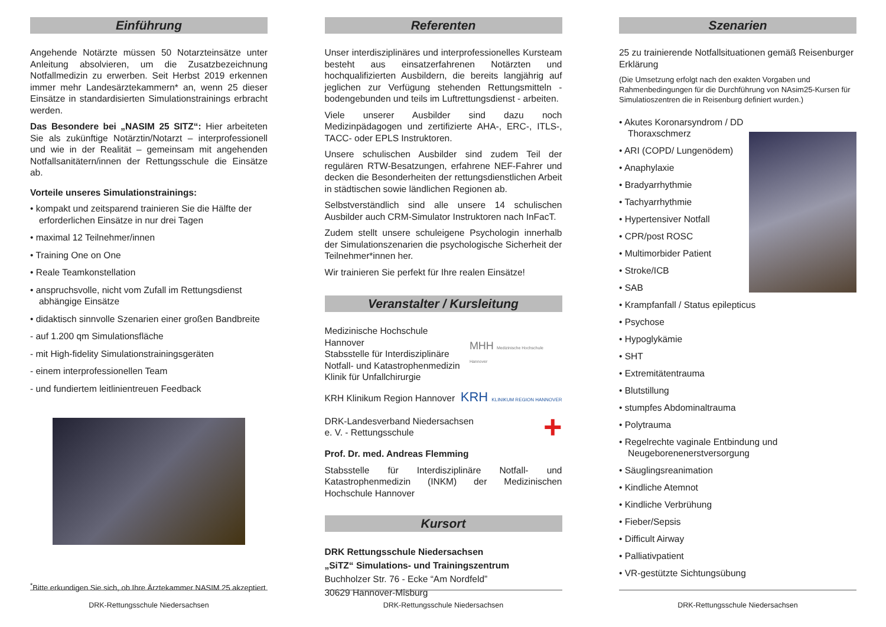Einführung
Angehende Notärzte müssen 50 Notarzteinsätze unter Anleitung absolvieren, um die Zusatzbezeichnung Notfallmedizin zu erwerben. Seit Herbst 2019 erkennen immer mehr Landesärztekammern* an, wenn 25 dieser Einsätze in standardisierten Simulationstrainings erbracht werden.
Das Besondere bei „NASIM 25 SITZ“: Hier arbeiteten Sie als zukünftige Notärztin/Notarzt – interprofessionell und wie in der Realität – gemeinsam mit angehenden Notfallsanitätern/innen der Rettungsschule die Einsätze ab.
Vorteile unseres Simulationstrainings:
• kompakt und zeitsparend trainieren Sie die Hälfte der erforderlichen Einsätze in nur drei Tagen
• maximal 12 Teilnehmer/innen
• Training One on One
• Reale Teamkonstellation
• anspruchsvolle, nicht vom Zufall im Rettungsdienst abhängige Einsätze
• didaktisch sinnvolle Szenarien einer großen Bandbreite
- auf 1.200 qm Simulationsfläche
- mit High-fidelity Simulationstrainingsgeräten
- einem interprofessionellen Team
- und fundiertem leitlinientreuen Feedback
<sup>*</sup> Bitte erkundigen Sie sich, ob Ihre Ärztekammer NASIM 25 akzeptiert
DRK-Rettungsschule Niedersachsen
Referenten
Unser interdisziplinäres und interprofessionelles Kursteam besteht aus einsatzerfahrenen Notärzten und hochqualifizierten Ausbildern, die bereits langjährig auf jeglichen zur Verfügung stehenden Rettungsmitteln - bodengebunden und teils im Luftrettungsdienst - arbeiten.
Viele unserer Ausbilder sind dazu noch Medizinpädagogen und zertifizierte AHA-, ERC-, ITLS-, TACC- oder EPLS Instruktoren.
Unsere schulischen Ausbilder sind zudem Teil der regulären RTW-Besatzungen, erfahrene NEF-Fahrer und decken die Besonderheiten der rettungsdienstlichen Arbeit in städtischen sowie ländlichen Regionen ab.
Selbstverständlich sind alle unsere 14 schulischen Ausbilder auch CRM-Simulator Instruktoren nach InFacT.
Zudem stellt unsere schuleigene Psychologin innerhalb der Simulationszenarien die psychologische Sicherheit der Teilnehmer*innen her.
Wir trainieren Sie perfekt für Ihre realen Einsätze!
Veranstalter / Kursleitung
Medizinische Hochschule Hannover
Stabsstelle für Interdisziplinäre
Notfall- und Katastrophenmedizin
Klinik für Unfallchirurgie
MHH Medizinische Hochschule Hannover
KRH Klinikum Region Hannover
KRH KLINIKUM REGION HANNOVER
DRK-Landesverband Niedersachsen
e. V. - Rettungsschule
+
Prof. Dr. med. Andreas Flemming
Stabsstelle für Interdisziplinäre Notfall- und Katastrophenmedizin (INKM) der Medizinischen Hochschule Hannover
Kursort
DRK Rettungsschule Niedersachsen
„SiTZ“ Simulations- und Trainingszentrum
Buchholzer Str. 76 - Ecke “Am Nordfeld”
30629 Hannover-Misburg
DRK-Rettungsschule Niedersachsen
Szenarien
25 zu trainierende Notfallsituationen gemäß Reisenburger Erklärung
(Die Umsetzung erfolgt nach den exakten Vorgaben und Rahmenbedingungen für die Durchführung von NAsim25-Kursen für Simulatioszentren die in Reisenburg definiert wurden.)
• Akutes Koronarsyndrom / DD Thoraxschmerz
• ARI (COPD/ Lungenödem)
• Anaphylaxie
• Bradyarrhythmie
• Tachyarrhythmie
• Hypertensiver Notfall
• CPR/post ROSC
• Multimorbider Patient
• Stroke/ICB
• SAB
• Krampfanfall / Status epilepticus
• Psychose
• Hypoglykämie
• SHT
• Extremitätentrauma
• Blutstillung
• stumpfes Abdominaltrauma
• Polytrauma
• Regelrechte vaginale Entbindung und Neugeborenenerstversorgung
• Säuglingsreanimation
• Kindliche Atemnot
• Kindliche Verbrühung
• Fieber/Sepsis
• Difficult Airway
• Palliativpatient
• VR-gestützte Sichtungsübung
DRK-Rettungsschule Niedersachsen